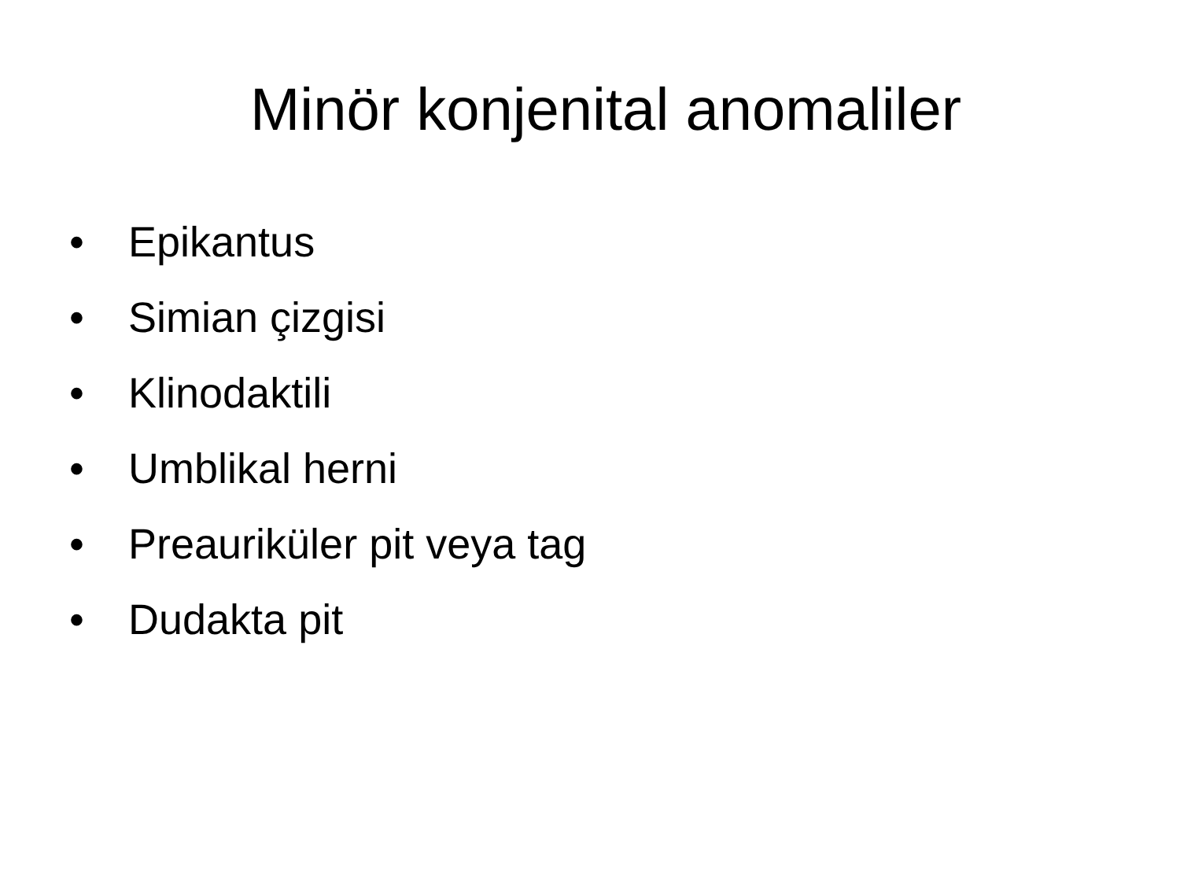Minör konjenital anomaliler
• Epikantus
• Simian çizgisi
• Klinodaktili
• Umblikal herni
• Preauriküler pit veya tag
• Dudakta pit